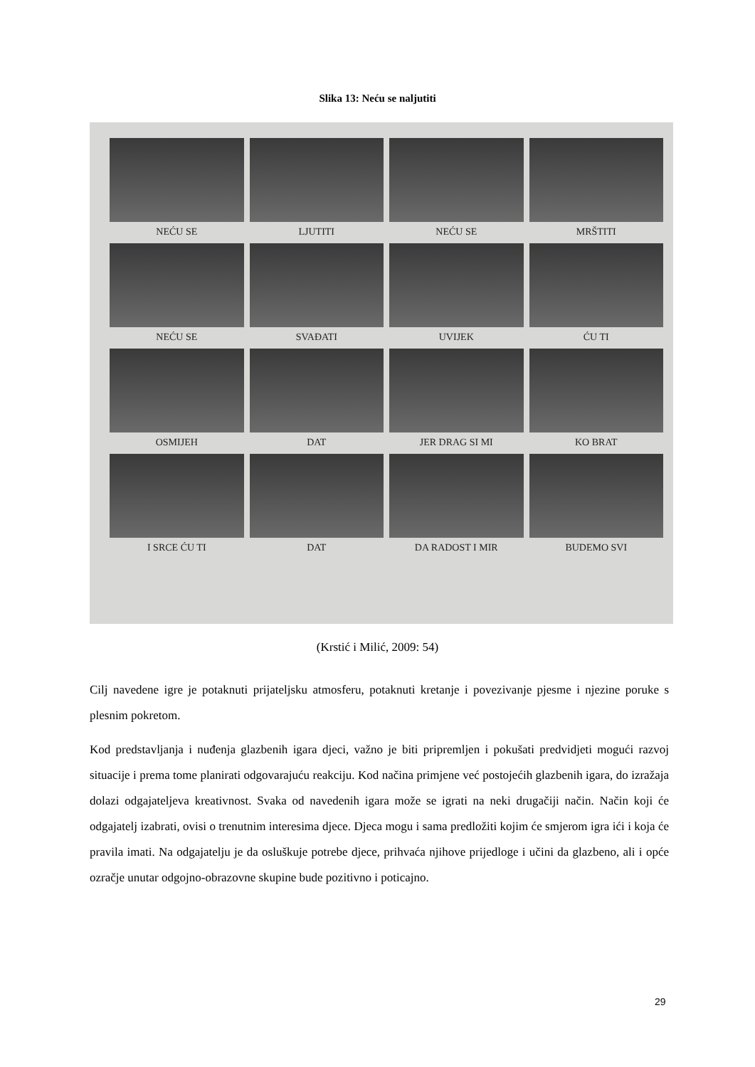Slika 13: Neću se naljutiti
NEĆU SE
LJUTITI
NEĆU SE
MRŠTITI
NEĆU SE
SVAĐATI
UVIJEK
ĆU TI
OSMIJEH
DAT
JER DRAG SI MI
KO BRAT
I SRCE ĆU TI
DAT
DA RADOST I MIR
BUDEMO SVI
(Krstić i Milić, 2009: 54)
Cilj navedene igre je potaknuti prijateljsku atmosferu, potaknuti kretanje i povezivanje pjesme i njezine poruke s plesnim pokretom.
Kod predstavljanja i nuđenja glazbenih igara djeci, važno je biti pripremljen i pokušati predvidjeti mogući razvoj situacije i prema tome planirati odgovarajuću reakciju. Kod načina primjene već postojećih glazbenih igara, do izražaja dolazi odgajateljeva kreativnost. Svaka od navedenih igara može se igrati na neki drugačiji način. Način koji će odgajatelj izabrati, ovisi o trenutnim interesima djece. Djeca mogu i sama predložiti kojim će smjerom igra ići i koja će pravila imati. Na odgajatelju je da osluškuje potrebe djece, prihvaća njihove prijedloge i učini da glazbeno, ali i opće ozračje unutar odgojno-obrazovne skupine bude pozitivno i poticajno.
29